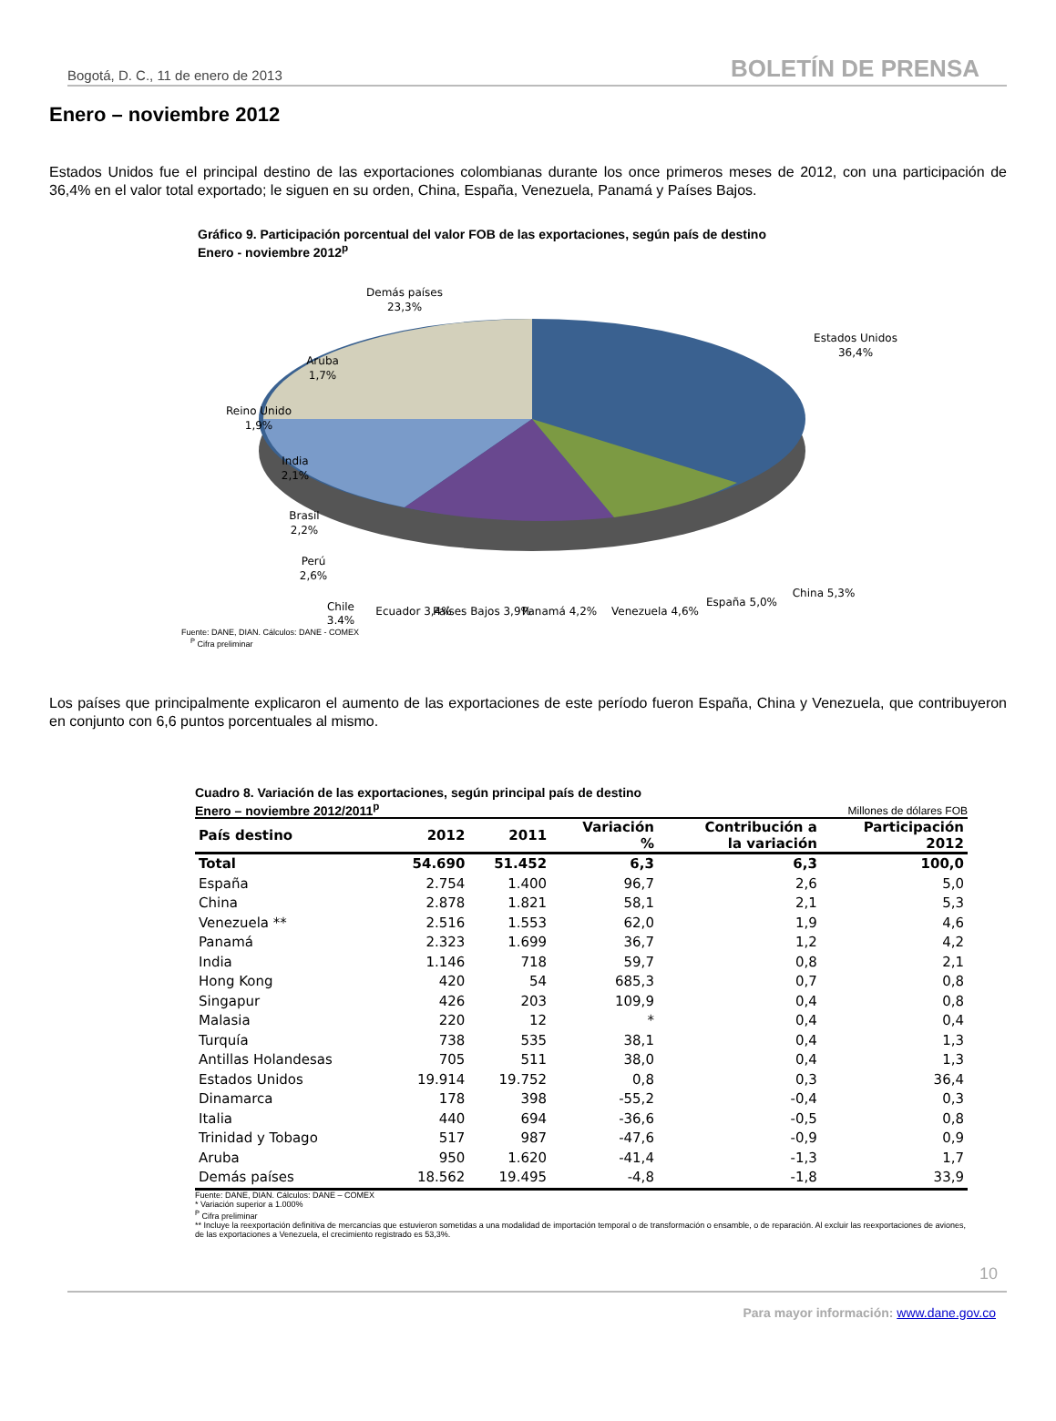Bogotá, D. C., 11 de enero de 2013 BOLETÍN DE PRENSA
Enero – noviembre 2012
Estados Unidos fue el principal destino de las exportaciones colombianas durante los once primeros meses de 2012, con una participación de 36,4% en el valor total exportado; le siguen en su orden, China, España, Venezuela, Panamá y Países Bajos.
Gráfico 9. Participación porcentual del valor FOB de las exportaciones, según país de destino
Enero - noviembre 2012<sup>p</sup>
Demás países
23,3%
Estados Unidos
36,4%
Aruba
1,7%
Reino Unido
1,9%
India
2,1%
Brasil
2,2%
Perú
2,6%
Chile
3,4%
Ecuador 3,4%
Países Bajos 3,9%
Panamá 4,2%
Venezuela 4,6%
España 5,0%
China 5,3%
Fuente: DANE, DIAN. Cálculos: DANE - COMEX
<sup>P</sup> Cifra preliminar
Los países que principalmente explicaron el aumento de las exportaciones de este período fueron España, China y Venezuela, que contribuyeron en conjunto con 6,6 puntos porcentuales al mismo.
Cuadro 8. Variación de las exportaciones, según principal país de destino
Enero – noviembre 2012/2011<sup>p</sup> Millones de dólares FOB
| País destino | 2012 | 2011 | Variación % | Contribución a la variación | Participación 2012 |
| --- | --- | --- | --- | --- | --- |
| Total | 54.690 | 51.452 | 6,3 | 6,3 | 100,0 |
| España | 2.754 | 1.400 | 96,7 | 2,6 | 5,0 |
| China | 2.878 | 1.821 | 58,1 | 2,1 | 5,3 |
| Venezuela ** | 2.516 | 1.553 | 62,0 | 1,9 | 4,6 |
| Panamá | 2.323 | 1.699 | 36,7 | 1,2 | 4,2 |
| India | 1.146 | 718 | 59,7 | 0,8 | 2,1 |
| Hong Kong | 420 | 54 | 685,3 | 0,7 | 0,8 |
| Singapur | 426 | 203 | 109,9 | 0,4 | 0,8 |
| Malasia | 220 | 12 | * | 0,4 | 0,4 |
| Turquía | 738 | 535 | 38,1 | 0,4 | 1,3 |
| Antillas Holandesas | 705 | 511 | 38,0 | 0,4 | 1,3 |
| Estados Unidos | 19.914 | 19.752 | 0,8 | 0,3 | 36,4 |
| Dinamarca | 178 | 398 | -55,2 | -0,4 | 0,3 |
| Italia | 440 | 694 | -36,6 | -0,5 | 0,8 |
| Trinidad y Tobago | 517 | 987 | -47,6 | -0,9 | 0,9 |
| Aruba | 950 | 1.620 | -41,4 | -1,3 | 1,7 |
| Demás países | 18.562 | 19.495 | -4,8 | -1,8 | 33,9 |
Fuente: DANE, DIAN. Cálculos: DANE – COMEX
* Variación superior a 1.000%
<sup>P</sup> Cifra preliminar
** Incluye la reexportación definitiva de mercancías que estuvieron sometidas a una modalidad de importación temporal o de transformación o ensamble, o de reparación. Al excluir las reexportaciones de aviones, de las exportaciones a Venezuela, el crecimiento registrado es 53,3%.
10
Para mayor información: www.dane.gov.co